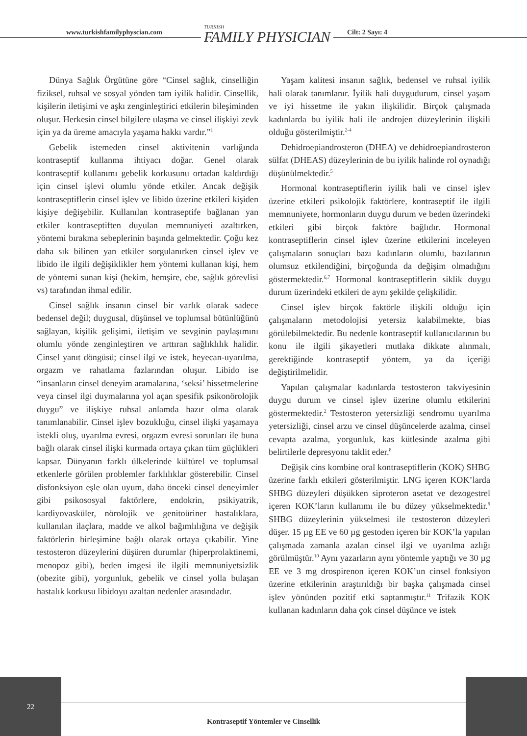www.turkishfamilyphyscian.com TURKISH
FAMILY PHYSICIAN Cilt: 2 Sayı: 4
Dünya Sağlık Örgütüne göre “Cinsel sağlık, cinselliğin fiziksel, ruhsal ve sosyal yönden tam iyilik halidir. Cinsellik, kişilerin iletişimi ve aşkı zenginleştirici etkilerin bileşiminden oluşur. Herkesin cinsel bilgilere ulaşma ve cinsel ilişkiyi zevk için ya da üreme amacıyla yaşama hakkı vardır.”<sup>1</sup>
Gebelik istemeden cinsel aktivitenin varlığında kontraseptif kullanma ihtiyacı doğar. Genel olarak kontraseptif kullanımı gebelik korkusunu ortadan kaldırdığı için cinsel işlevi olumlu yönde etkiler. Ancak değişik kontraseptiflerin cinsel işlev ve libido üzerine etkileri kişiden kişiye değişebilir. Kullanılan kontraseptife bağlanan yan etkiler kontraseptiften duyulan memnuniyeti azaltırken, yöntemi bırakma sebeplerinin başında gelmektedir. Çoğu kez daha sık bilinen yan etkiler sorgulanırken cinsel işlev ve libido ile ilgili değişiklikler hem yöntemi kullanan kişi, hem de yöntemi sunan kişi (hekim, hemşire, ebe, sağlık görevlisi vs) tarafından ihmal edilir.
Cinsel sağlık insanın cinsel bir varlık olarak sadece bedensel değil; duygusal, düşünsel ve toplumsal bütünlüğünü sağlayan, kişilik gelişimi, iletişim ve sevginin paylaşımını olumlu yönde zenginleştiren ve arttıran sağlıklılık halidir. Cinsel yanıt döngüsü; cinsel ilgi ve istek, heyecan-uyarılma, orgazm ve rahatlama fazlarından oluşur. Libido ise “insanların cinsel deneyim aramalarına, ‘seksi’ hissetmelerine veya cinsel ilgi duymalarına yol açan spesifik psikonörolojik duygu” ve ilişkiye ruhsal anlamda hazır olma olarak tanımlanabilir. Cinsel işlev bozukluğu, cinsel ilişki yaşamaya istekli oluş, uyarılma evresi, orgazm evresi sorunları ile buna bağlı olarak cinsel ilişki kurmada ortaya çıkan tüm güçlükleri kapsar. Dünyanın farklı ülkelerinde kültürel ve toplumsal etkenlerle görülen problemler farklılıklar gösterebilir. Cinsel disfonksiyon eşle olan uyum, daha önceki cinsel deneyimler gibi psikososyal faktörlere, endokrin, psikiyatrik, kardiyovasküler, nörolojik ve genitoüriner hastalıklara, kullanılan ilaçlara, madde ve alkol bağımlılığına ve değişik faktörlerin birleşimine bağlı olarak ortaya çıkabilir. Yine testosteron düzeylerini düşüren durumlar (hiperprolaktinemi, menopoz gibi), beden imgesi ile ilgili memnuniyetsizlik (obezite gibi), yorgunluk, gebelik ve cinsel yolla bulaşan hastalık korkusu libidoyu azaltan nedenler arasındadır.
Yaşam kalitesi insanın sağlık, bedensel ve ruhsal iyilik hali olarak tanımlanır. İyilik hali duygudurum, cinsel yaşam ve iyi hissetme ile yakın ilişkilidir. Birçok çalışmada kadınlarda bu iyilik hali ile androjen düzeylerinin ilişkili olduğu gösterilmiştir.<sup>2-4</sup>
Dehidroepiandrosteron (DHEA) ve dehidroepiandrosteron sülfat (DHEAS) düzeylerinin de bu iyilik halinde rol oynadığı düşünülmektedir.<sup>5</sup>
Hormonal kontraseptiflerin iyilik hali ve cinsel işlev üzerine etkileri psikolojik faktörlere, kontraseptif ile ilgili memnuniyete, hormonların duygu durum ve beden üzerindeki etkileri gibi birçok faktöre bağlıdır. Hormonal kontraseptiflerin cinsel işlev üzerine etkilerini inceleyen çalışmaların sonuçları bazı kadınların olumlu, bazılarının olumsuz etkilendiğini, birçoğunda da değişim olmadığını göstermektedir.<sup>6,7</sup> Hormonal kontraseptiflerin siklik duygu durum üzerindeki etkileri de aynı şekilde çelişkilidir.
Cinsel işlev birçok faktörle ilişkili olduğu için çalışmaların metodolojisi yetersiz kalabilmekte, bias görülebilmektedir. Bu nedenle kontraseptif kullanıcılarının bu konu ile ilgili şikayetleri mutlaka dikkate alınmalı, gerektiğinde kontraseptif yöntem, ya da içeriği değiştirilmelidir.
Yapılan çalışmalar kadınlarda testosteron takviyesinin duygu durum ve cinsel işlev üzerine olumlu etkilerini göstermektedir.<sup>2</sup> Testosteron yetersizliği sendromu uyarılma yetersizliği, cinsel arzu ve cinsel düşüncelerde azalma, cinsel cevapta azalma, yorgunluk, kas kütlesinde azalma gibi belirtilerle depresyonu taklit eder.<sup>8</sup>
Değişik cins kombine oral kontraseptiflerin (KOK) SHBG üzerine farklı etkileri gösterilmiştir. LNG içeren KOK’larda SHBG düzeyleri düşükken siproteron asetat ve dezogestrel içeren KOK’ların kullanımı ile bu düzey yükselmektedir.<sup>9</sup> SHBG düzeylerinin yükselmesi ile testosteron düzeyleri düşer. 15 µg EE ve 60 µg gestoden içeren bir KOK’la yapılan çalışmada zamanla azalan cinsel ilgi ve uyarılma azlığı görülmüştür.<sup>10</sup> Aynı yazarların aynı yöntemle yaptığı ve 30 µg EE ve 3 mg drospirenon içeren KOK’un cinsel fonksiyon üzerine etkilerinin araştırıldığı bir başka çalışmada cinsel işlev yönünden pozitif etki saptanmıştır.<sup>11</sup> Trifazik KOK kullanan kadınların daha çok cinsel düşünce ve istek
22
Kontraseptif Yöntemler ve Cinsellik